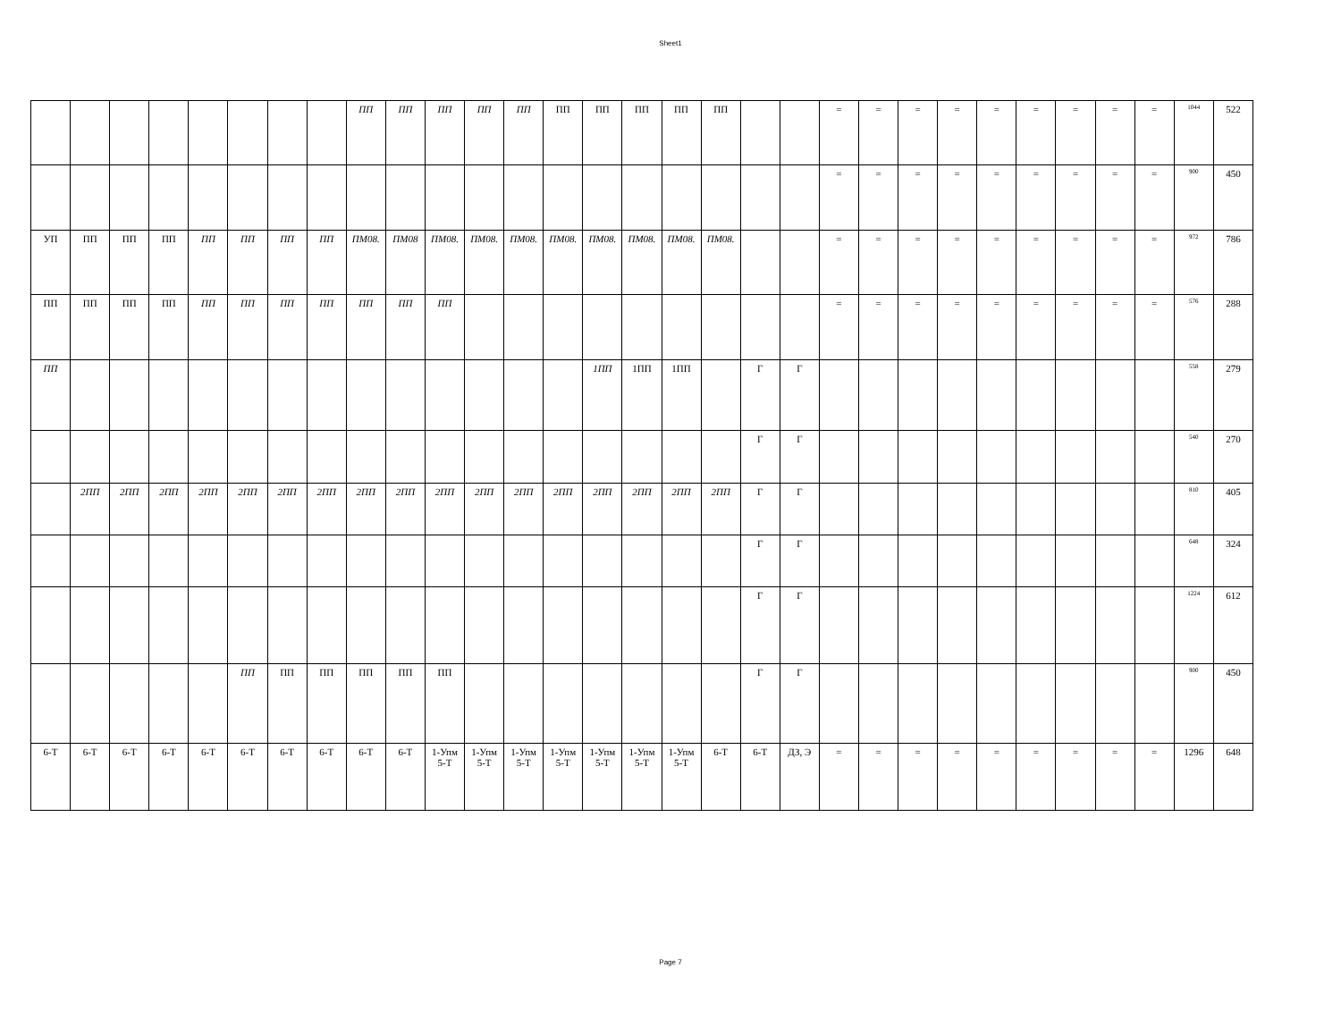Sheet1
| | | | | | | | | ПП | ПП | ПП | ПП | ПП | ПП | ПП | ПП | ПП | ПП | | | = | = | = | = | = | = | = | = | = | 1044 | 522 |
| | | | | | | | | | | | | | | | | | | | | = | = | = | = | = | = | = | = | = | 900 | 450 |
| УП | ПП | ПП | ПП | ПП | ПП | ПП | ПП | ПМ08. | ПМ08 | ПМ08. | ПМ08. | ПМ08. | ПМ08. | ПМ08. | ПМ08. | ПМ08. | ПМ08. | | | = | = | = | = | = | = | = | = | = | 972 | 786 |
| ПП | ПП | ПП | ПП | ПП | ПП | ПП | ПП | ПП | ПП | ПП | | | | | | | | | | = | = | = | = | = | = | = | = | = | 576 | 288 |
| ПП | | | | | | | | | | | | | | 1ПП | 1ПП | 1ПП | | Г | Г | | | | | | | | | | 558 | 279 |
| | | | | | | | | | | | | | | | | | | Г | Г | | | | | | | | | | 540 | 270 |
| | 2ПП | 2ПП | 2ПП | 2ПП | 2ПП | 2ПП | 2ПП | 2ПП | 2ПП | 2ПП | 2ПП | 2ПП | 2ПП | 2ПП | 2ПП | 2ПП | 2ПП | Г | Г | | | | | | | | | | 810 | 405 |
| | | | | | | | | | | | | | | | | | | Г | Г | | | | | | | | | | 648 | 324 |
| | | | | | | | | | | | | | | | | | | Г | Г | | | | | | | | | | 1224 | 612 |
| | | | | | ПП | ПП | ПП | ПП | ПП | ПП | | | | | | | | Г | Г | | | | | | | | | | 900 | 450 |
| 6-Т | 6-Т | 6-Т | 6-Т | 6-Т | 6-Т | 6-Т | 6-Т | 6-Т | 6-Т | 1-Упм 5-Т | 1-Упм 5-Т | 1-Упм 5-Т | 1-Упм 5-Т | 1-Упм 5-Т | 1-Упм 5-Т | 1-Упм 5-Т | 6-Т | 6-Т | ДЗ, Э | = | = | = | = | = | = | = | = | = | 1296 | 648 |
Page 7